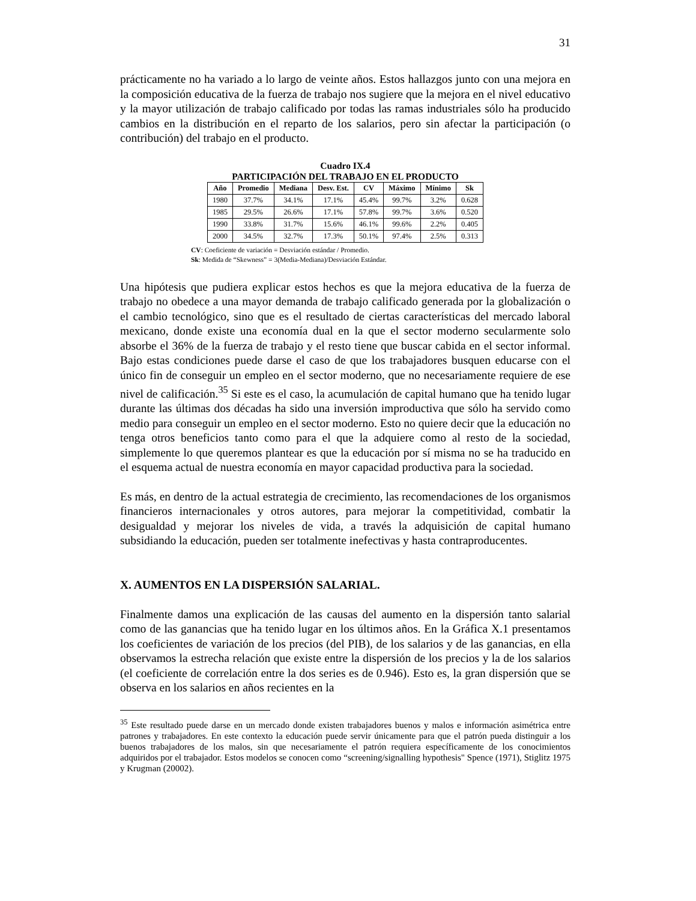31
prácticamente no ha variado a lo largo de veinte años. Estos hallazgos junto con una mejora en la composición educativa de la fuerza de trabajo nos sugiere que la mejora en el nivel educativo y la mayor utilización de trabajo calificado por todas las ramas industriales sólo ha producido cambios en la distribución en el reparto de los salarios, pero sin afectar la participación (o contribución) del trabajo en el producto.
Cuadro IX.4
PARTICIPACIÓN DEL TRABAJO EN EL PRODUCTO
| Año | Promedio | Mediana | Desv. Est. | CV | Máximo | Mínimo | Sk |
| --- | --- | --- | --- | --- | --- | --- | --- |
| 1980 | 37.7% | 34.1% | 17.1% | 45.4% | 99.7% | 3.2% | 0.628 |
| 1985 | 29.5% | 26.6% | 17.1% | 57.8% | 99.7% | 3.6% | 0.520 |
| 1990 | 33.8% | 31.7% | 15.6% | 46.1% | 99.6% | 2.2% | 0.405 |
| 2000 | 34.5% | 32.7% | 17.3% | 50.1% | 97.4% | 2.5% | 0.313 |
CV: Coeficiente de variación = Desviación estándar / Promedio.
Sk: Medida de “Skewness” = 3(Media-Mediana)/Desviación Estándar.
Una hipótesis que pudiera explicar estos hechos es que la mejora educativa de la fuerza de trabajo no obedece a una mayor demanda de trabajo calificado generada por la globalización o el cambio tecnológico, sino que es el resultado de ciertas características del mercado laboral mexicano, donde existe una economía dual en la que el sector moderno secularmente solo absorbe el 36% de la fuerza de trabajo y el resto tiene que buscar cabida en el sector informal. Bajo estas condiciones puede darse el caso de que los trabajadores busquen educarse con el único fin de conseguir un empleo en el sector moderno, que no necesariamente requiere de ese nivel de calificación.<sup>35</sup> Si este es el caso, la acumulación de capital humano que ha tenido lugar durante las últimas dos décadas ha sido una inversión improductiva que sólo ha servido como medio para conseguir un empleo en el sector moderno. Esto no quiere decir que la educación no tenga otros beneficios tanto como para el que la adquiere como al resto de la sociedad, simplemente lo que queremos plantear es que la educación por sí misma no se ha traducido en el esquema actual de nuestra economía en mayor capacidad productiva para la sociedad.
Es más, en dentro de la actual estrategia de crecimiento, las recomendaciones de los organismos financieros internacionales y otros autores, para mejorar la competitividad, combatir la desigualdad y mejorar los niveles de vida, a través la adquisición de capital humano subsidiando la educación, pueden ser totalmente inefectivas y hasta contraproducentes.
X. AUMENTOS EN LA DISPERSIÓN SALARIAL.
Finalmente damos una explicación de las causas del aumento en la dispersión tanto salarial como de las ganancias que ha tenido lugar en los últimos años. En la Gráfica X.1 presentamos los coeficientes de variación de los precios (del PIB), de los salarios y de las ganancias, en ella observamos la estrecha relación que existe entre la dispersión de los precios y la de los salarios (el coeficiente de correlación entre la dos series es de 0.946). Esto es, la gran dispersión que se observa en los salarios en años recientes en la
<sup>35</sup> Este resultado puede darse en un mercado donde existen trabajadores buenos y malos e información asimétrica entre patrones y trabajadores. En este contexto la educación puede servir únicamente para que el patrón pueda distinguir a los buenos trabajadores de los malos, sin que necesariamente el patrón requiera específicamente de los conocimientos adquiridos por el trabajador. Estos modelos se conocen como “screening/signalling hypothesis" Spence (1971), Stiglitz 1975 y Krugman (20002).